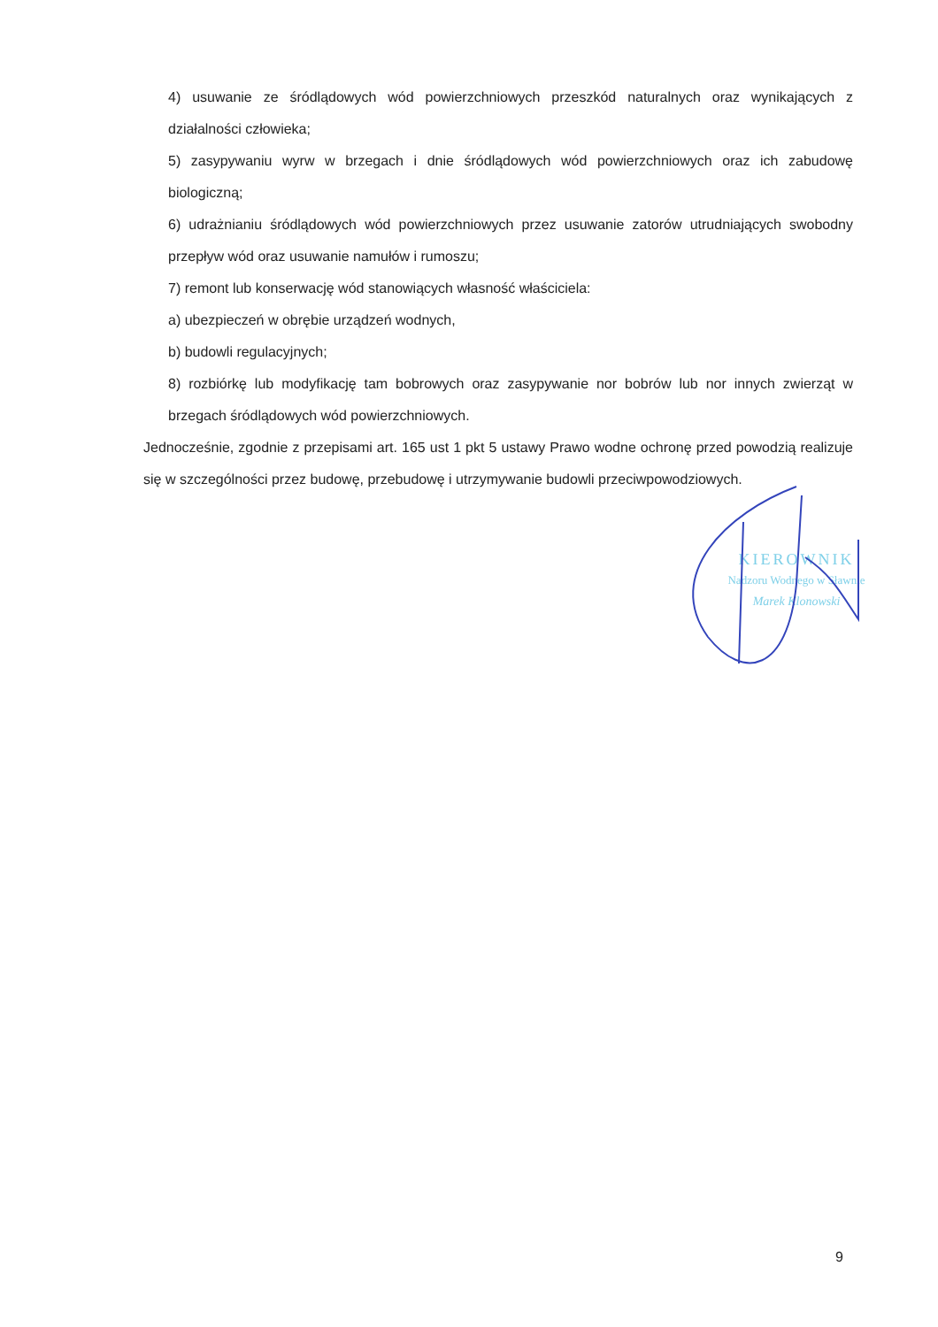4) usuwanie ze śródlądowych wód powierzchniowych przeszkód naturalnych oraz wynikających z działalności człowieka;
5) zasypywaniu wyrw w brzegach i dnie śródlądowych wód powierzchniowych oraz ich zabudowę biologiczną;
6) udrażnianiu śródlądowych wód powierzchniowych przez usuwanie zatorów utrudniających swobodny przepływ wód oraz usuwanie namułów i rumoszu;
7) remont lub konserwację wód stanowiących własność właściciela:
a) ubezpieczeń w obrębie urządzeń wodnych,
b) budowli regulacyjnych;
8) rozbiórkę lub modyfikację tam bobrowych oraz zasypywanie nor bobrów lub nor innych zwierząt w brzegach śródlądowych wód powierzchniowych.
Jednocześnie, zgodnie z przepisami art. 165 ust 1 pkt 5 ustawy Prawo wodne ochronę przed powodzią realizuje się w szczególności przez budowę, przebudowę i utrzymywanie budowli przeciwpowodziowych.
KIEROWNIK
Nadzoru Wodnego w Sławnie
Marek Klonowski
9